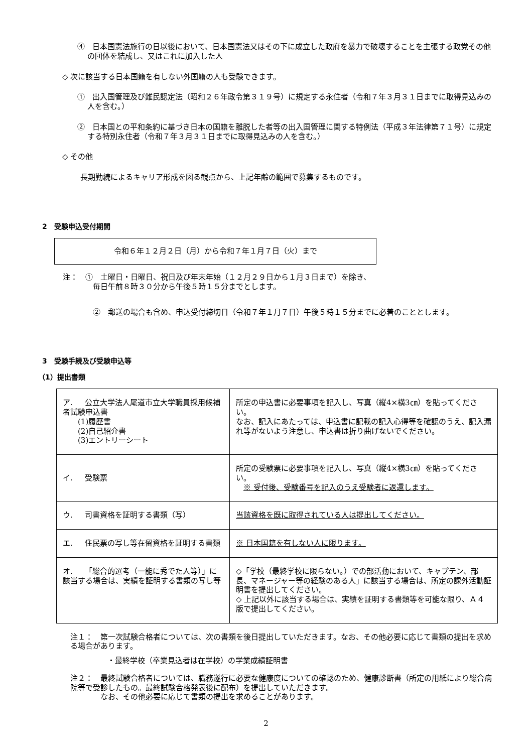④　日本国憲法施行の日以後において、日本国憲法又はその下に成立した政府を暴力で破壊することを主張する政党その他の団体を結成し、又はこれに加入した人
◇ 次に該当する日本国籍を有しない外国籍の人も受験できます。
①　出入国管理及び難民認定法（昭和２６年政令第３１９号）に規定する永住者（令和７年３月３１日までに取得見込みの人を含む。）
②　日本国との平和条約に基づき日本の国籍を離脱した者等の出入国管理に関する特例法（平成３年法律第７１号）に規定する特別永住者（令和７年３月３１日までに取得見込みの人を含む。）
◇ その他
長期勤続によるキャリア形成を図る観点から、上記年齢の範囲で募集するものです。
2　受験申込受付期間
令和６年１２月２日（月）から令和７年１月７日（火）まで
注：　①　土曜日・日曜日、祝日及び年末年始（１２月２９日から１月３日まで）を除き、
　　　　毎日午前８時３０分から午後５時１５分までとします。
②　郵送の場合も含め、申込受付締切日（令和７年１月７日）午後５時１５分までに必着のこととします。
3　受験手続及び受験申込等
（1）提出書類
| ア. 公立大学法人尾道市立大学職員採用候補者試験申込書 (1)履歴書 (2)自己紹介書 (3)エントリーシート | 所定の申込書に必要事項を記入し、写真（縦4×横3㎝）を貼ってください。 なお、記入にあたっては、申込書に記載の記入心得等を確認のうえ、記入漏れ等がないよう注意し、申込書は折り曲げないでください。 |
| イ. 受験票 | 所定の受験票に必要事項を記入し、写真（縦4×横3㎝）を貼ってください。 ※ 受付後、受験番号を記入のうえ受験者に返還します。 |
| ウ. 司書資格を証明する書類（写） | 当該資格を既に取得されている人は提出してください。 |
| エ. 住民票の写し等在留資格を証明する書類 | ※ 日本国籍を有しない人に限ります。 |
| オ. 「総合的選考（一能に秀でた人等）」に該当する場合は、実績を証明する書類の写し等 | ◇「学校（最終学校に限らない。）での部活動において、キャプテン、部長、マネージャー等の経験のある人」に該当する場合は、所定の課外活動証明書を提出してください。 ◇ 上記以外に該当する場合は、実績を証明する書類等を可能な限り、Ａ４版で提出してください。 |
注１：　第一次試験合格者については、次の書類を後日提出していただきます。なお、その他必要に応じて書類の提出を求める場合があります。
・最終学校（卒業見込者は在学校）の学業成績証明書
注２：　最終試験合格者については、職務遂行に必要な健康度についての確認のため、健康診断書（所定の用紙により総合病院等で受診したもの。最終試験合格発表後に配布）を提出していただきます。
　　　　なお、その他必要に応じて書類の提出を求めることがあります。
2